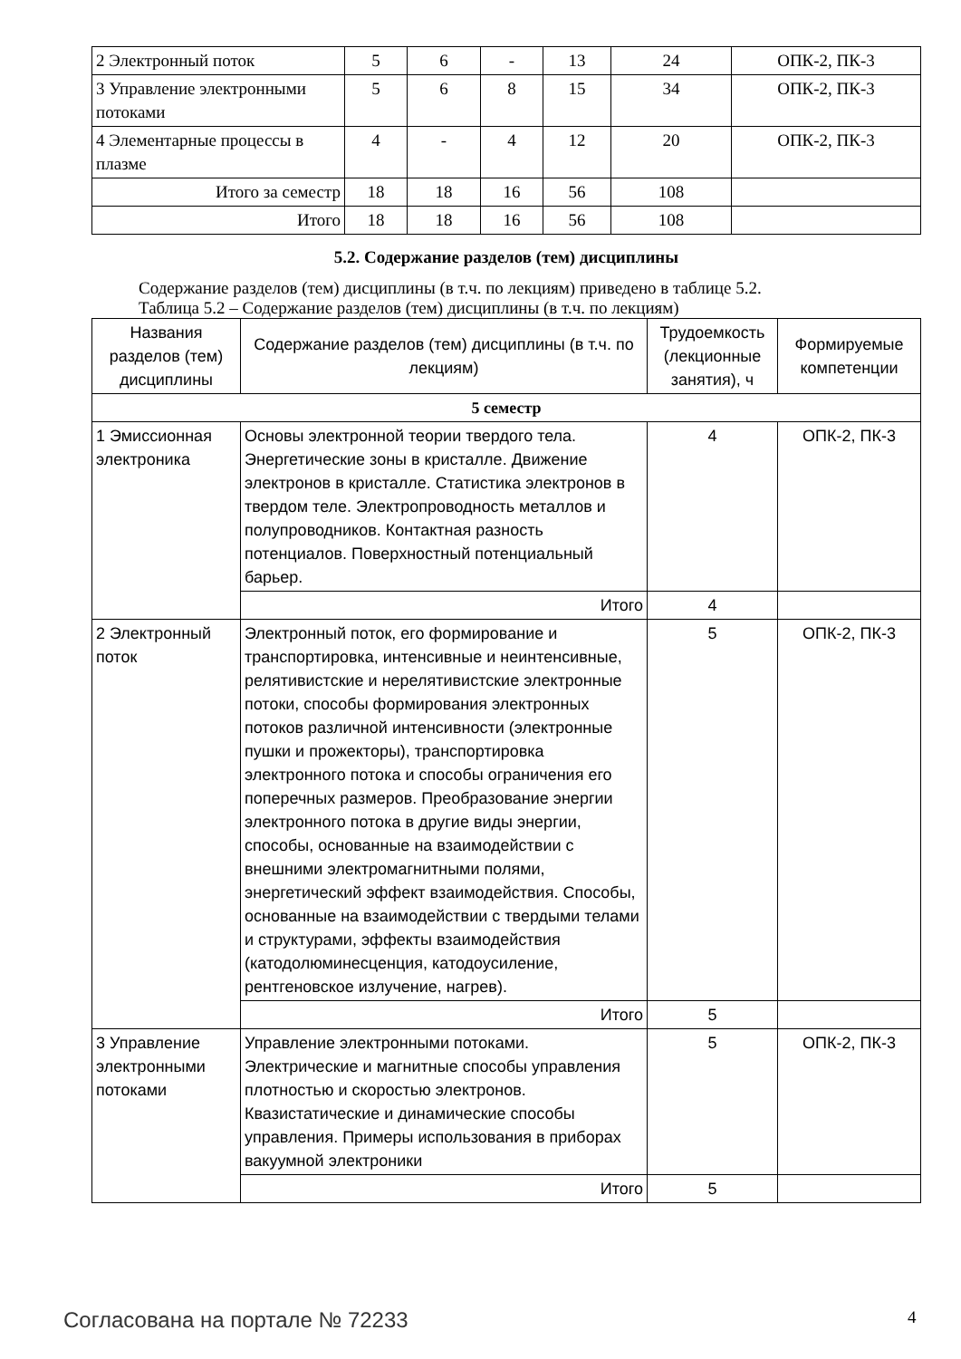| 2 Электронный поток | 5 | 6 | - | 13 | 24 | ОПК-2, ПК-3 |
| 3 Управление электронными потоками | 5 | 6 | 8 | 15 | 34 | ОПК-2, ПК-3 |
| 4 Элементарные процессы в плазме | 4 | - | 4 | 12 | 20 | ОПК-2, ПК-3 |
| Итого за семестр | 18 | 18 | 16 | 56 | 108 | |
| Итого | 18 | 18 | 16 | 56 | 108 | |
5.2. Содержание разделов (тем) дисциплины
Содержание разделов (тем) дисциплины (в т.ч. по лекциям) приведено в таблице 5.2.
Таблица 5.2 – Содержание разделов (тем) дисциплины (в т.ч. по лекциям)
| Названия разделов (тем) дисциплины | Содержание разделов (тем) дисциплины (в т.ч. по лекциям) | Трудоемкость (лекционные занятия), ч | Формируемые компетенции |
| --- | --- | --- | --- |
| 5 семестр | | | |
| 1 Эмиссионная электроника | Основы электронной теории твердого тела. Энергетические зоны в кристалле. Движение электронов в кристалле. Статистика электронов в твердом теле. Электропроводность металлов и полупроводников. Контактная разность потенциалов. Поверхностный потенциальный барьер. | 4 | ОПК-2, ПК-3 |
| | Итого | 4 | |
| 2 Электронный поток | Электронный поток, его формирование и транспортировка, интенсивные и неинтенсивные, релятивистские и нерелятивистские электронные потоки, способы формирования электронных потоков различной интенсивности (электронные пушки и прожекторы), транспортировка электронного потока и способы ограничения его поперечных размеров. Преобразование энергии электронного потока в другие виды энергии, способы, основанные на взаимодействии с внешними электромагнитными полями, энергетический эффект взаимодействия. Способы, основанные на взаимодействии с твердыми телами и структурами, эффекты взаимодействия (катодолюминесценция, катодоусиление, рентгеновское излучение, нагрев). | 5 | ОПК-2, ПК-3 |
| | Итого | 5 | |
| 3 Управление электронными потоками | Управление электронными потоками. Электрические и магнитные способы управления плотностью и скоростью электронов. Квазистатические и динамические способы управления. Примеры использования в приборах вакуумной электроники | 5 | ОПК-2, ПК-3 |
| | Итого | 5 | |
Согласована на портале № 72233 4